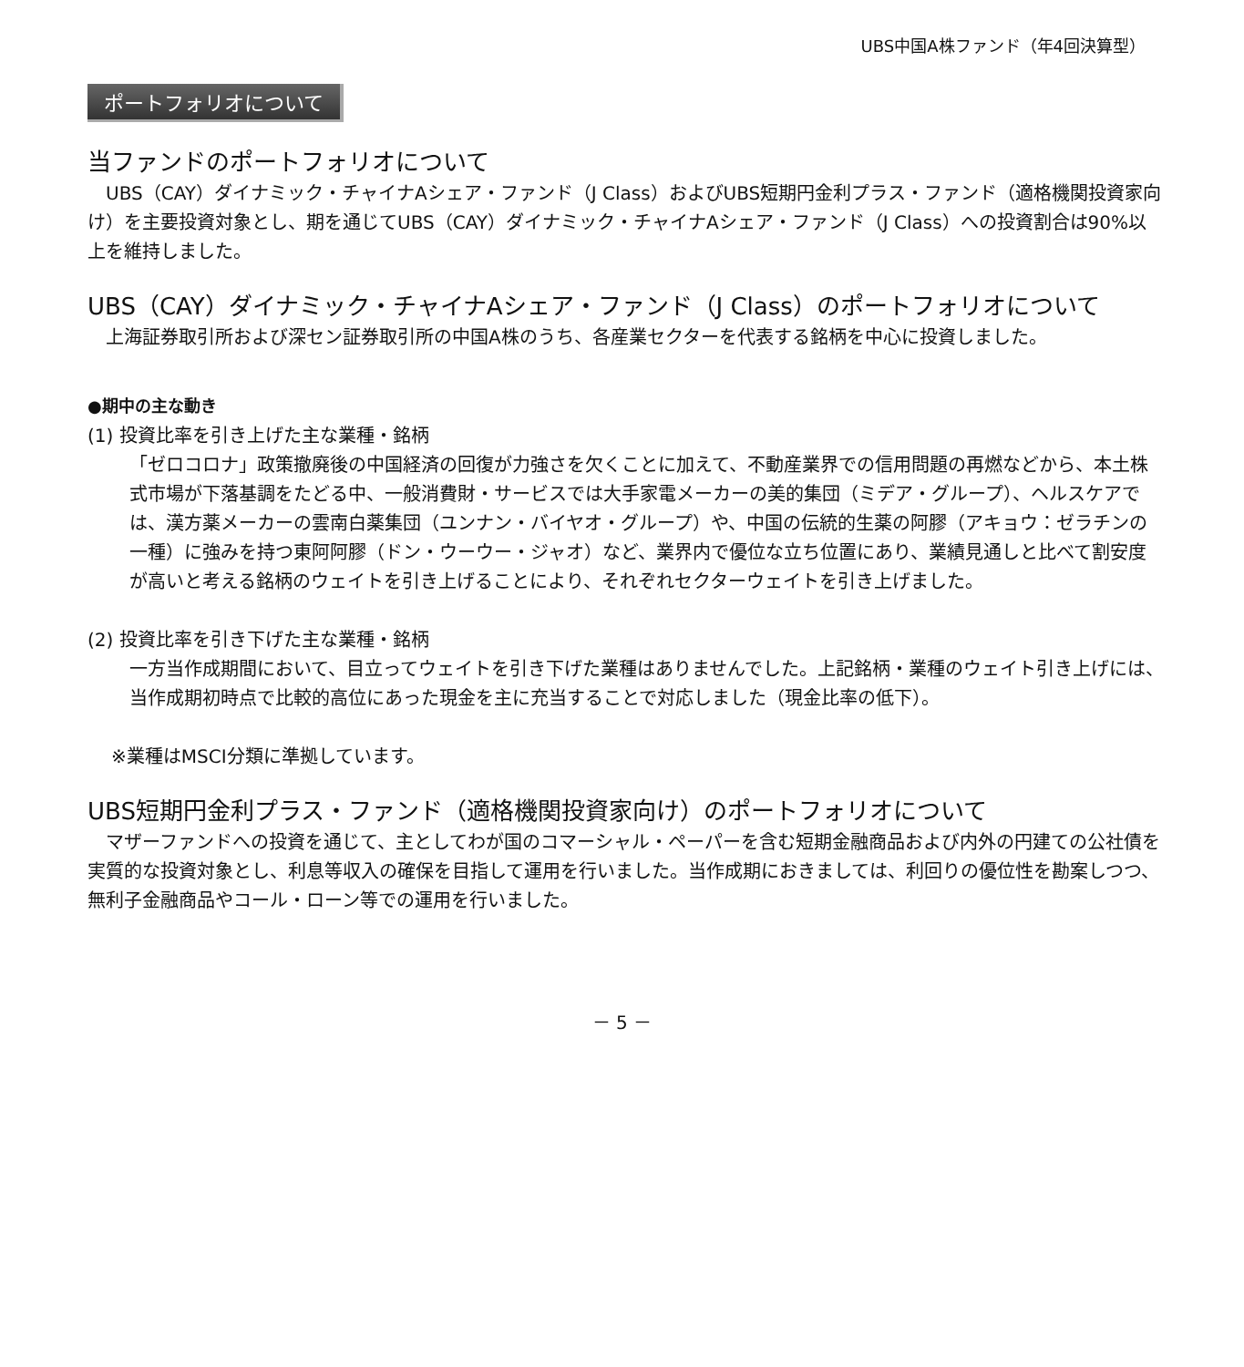UBS中国A株ファンド（年4回決算型）
ポートフォリオについて
当ファンドのポートフォリオについて
　UBS（CAY）ダイナミック・チャイナAシェア・ファンド（J Class）およびUBS短期円金利プラス・ファンド（適格機関投資家向け）を主要投資対象とし、期を通じてUBS（CAY）ダイナミック・チャイナAシェア・ファンド（J Class）への投資割合は90%以上を維持しました。
UBS（CAY）ダイナミック・チャイナAシェア・ファンド（J Class）のポートフォリオについて
　上海証券取引所および深セン証券取引所の中国A株のうち、各産業セクターを代表する銘柄を中心に投資しました。
●期中の主な動き
(1) 投資比率を引き上げた主な業種・銘柄
「ゼロコロナ」政策撤廃後の中国経済の回復が力強さを欠くことに加えて、不動産業界での信用問題の再燃などから、本土株式市場が下落基調をたどる中、一般消費財・サービスでは大手家電メーカーの美的集団（ミデア・グループ）、ヘルスケアでは、漢方薬メーカーの雲南白薬集団（ユンナン・バイヤオ・グループ）や、中国の伝統的生薬の阿膠（アキョウ：ゼラチンの一種）に強みを持つ東阿阿膠（ドン・ウーウー・ジャオ）など、業界内で優位な立ち位置にあり、業績見通しと比べて割安度が高いと考える銘柄のウェイトを引き上げることにより、それぞれセクターウェイトを引き上げました。
(2) 投資比率を引き下げた主な業種・銘柄
一方当作成期間において、目立ってウェイトを引き下げた業種はありませんでした。上記銘柄・業種のウェイト引き上げには、当作成期初時点で比較的高位にあった現金を主に充当することで対応しました（現金比率の低下）。
※業種はMSCI分類に準拠しています。
UBS短期円金利プラス・ファンド（適格機関投資家向け）のポートフォリオについて
　マザーファンドへの投資を通じて、主としてわが国のコマーシャル・ペーパーを含む短期金融商品および内外の円建ての公社債を実質的な投資対象とし、利息等収入の確保を目指して運用を行いました。当作成期におきましては、利回りの優位性を勘案しつつ、無利子金融商品やコール・ローン等での運用を行いました。
－ 5 －